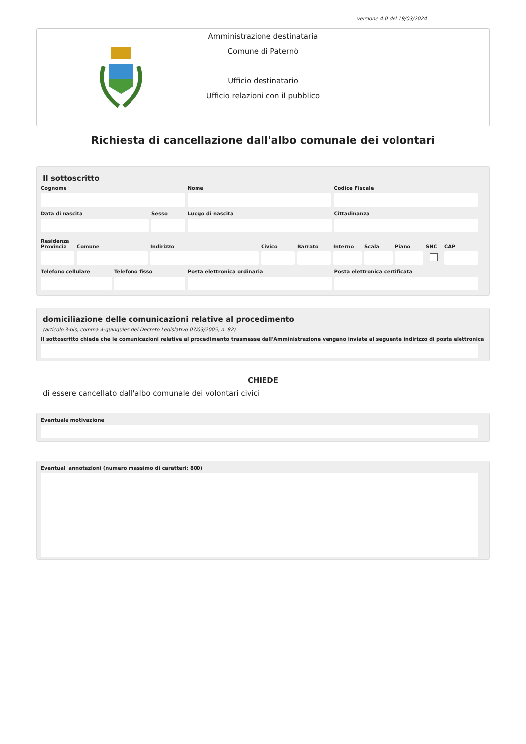versione 4.0 del 19/03/2024
Amministrazione destinataria
Comune di Paternò
Ufficio destinatario
Ufficio relazioni con il pubblico
Richiesta di cancellazione dall'albo comunale dei volontari
Il sottoscritto
Cognome Nome Codice Fiscale
Data di nascita Sesso Luogo di nascita Cittadinanza
Residenza
Provincia
Comune Indirizzo Civico Barrato Interno
Scala Piano SNC CAP
Telefono cellulare
Telefono fisso Posta elettronica ordinaria Posta elettronica certificata
domiciliazione delle comunicazioni relative al procedimento
(articolo 3-bis, comma 4-quinquies del Decreto Legislativo 07/03/2005, n. 82)
Il sottoscritto chiede che le comunicazioni relative al procedimento trasmesse dall'Amministrazione vengano inviate al seguente indirizzo di posta elettronica
CHIEDE
di essere cancellato dall'albo comunale dei volontari civici
Eventuale motivazione
Eventuali annotazioni (numero massimo di caratteri: 800)